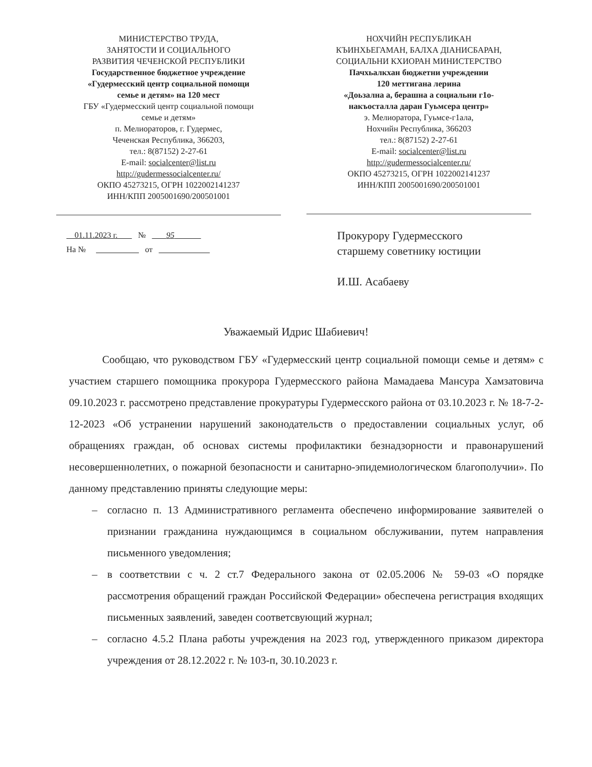МИНИСТЕРСТВО ТРУДА,
ЗАНЯТОСТИ И СОЦИАЛЬНОГО
РАЗВИТИЯ ЧЕЧЕНСКОЙ РЕСПУБЛИКИ
Государственное бюджетное учреждение
«Гудермесский центр социальной помощи
семье и детям» на 120 мест
ГБУ «Гудермесский центр социальной помощи
семье и детям»
п. Мелиораторов, г. Гудермес,
Чеченская Республика, 366203,
тел.: 8(87152) 2-27-61
E-mail: socialcenter@list.ru
http://gudermessocialcenter.ru/
ОКПО 45273215, ОГРН 1022002141237
ИНН/КПП 2005001690/200501001
НОХЧИЙН РЕСПУБЛИКАН
КЪИНХЬЕГАМАН, БАЛХА ДIАНИСБАРАН,
СОЦИАЛЬНИ КХИОРАН МИНИСТЕРСТВО
Пачхьалкхан бюджетни учреждении
120 меттигана лерина
«Доьзална а, берашна а социальни г1о-
накъосталла даран Гуьмсера центр»
э. Мелиоратора, Гуьмсе-г1ала,
Нохчийн Республика, 366203
тел.: 8(87152) 2-27-61
E-mail: socialcenter@list.ru
http://gudermessocialcenter.ru/
ОКПО 45273215, ОГРН 1022002141237
ИНН/КПП 2005001690/200501001
01.11.2023 г. № 95
На № от
Прокурору Гудермесского
старшему советнику юстиции
И.Ш. Асабаеву
Уважаемый Идрис Шабиевич!
Сообщаю, что руководством ГБУ «Гудермесский центр социальной помощи семье и детям» с участием старшего помощника прокурора Гудермесского района Мамадаева Мансура Хамзатовича 09.10.2023 г. рассмотрено представление прокуратуры Гудермесского района от 03.10.2023 г. № 18-7-2-12-2023 «Об устранении нарушений законодательств о предоставлении социальных услуг, об обращениях граждан, об основах системы профилактики безнадзорности и правонарушений несовершеннолетних, о пожарной безопасности и санитарно-эпидемиологическом благополучии». По данному представлению приняты следующие меры:
– согласно п. 13 Административного регламента обеспечено информирование заявителей о признании гражданина нуждающимся в социальном обслуживании, путем направления письменного уведомления;
– в соответствии с ч. 2 ст.7 Федерального закона от 02.05.2006 № 59-03 «О порядке рассмотрения обращений граждан Российской Федерации» обеспечена регистрация входящих письменных заявлений, заведен соответсвующий журнал;
– согласно 4.5.2 Плана работы учреждения на 2023 год, утвержденного приказом директора учреждения от 28.12.2022 г. № 103-п, 30.10.2023 г.